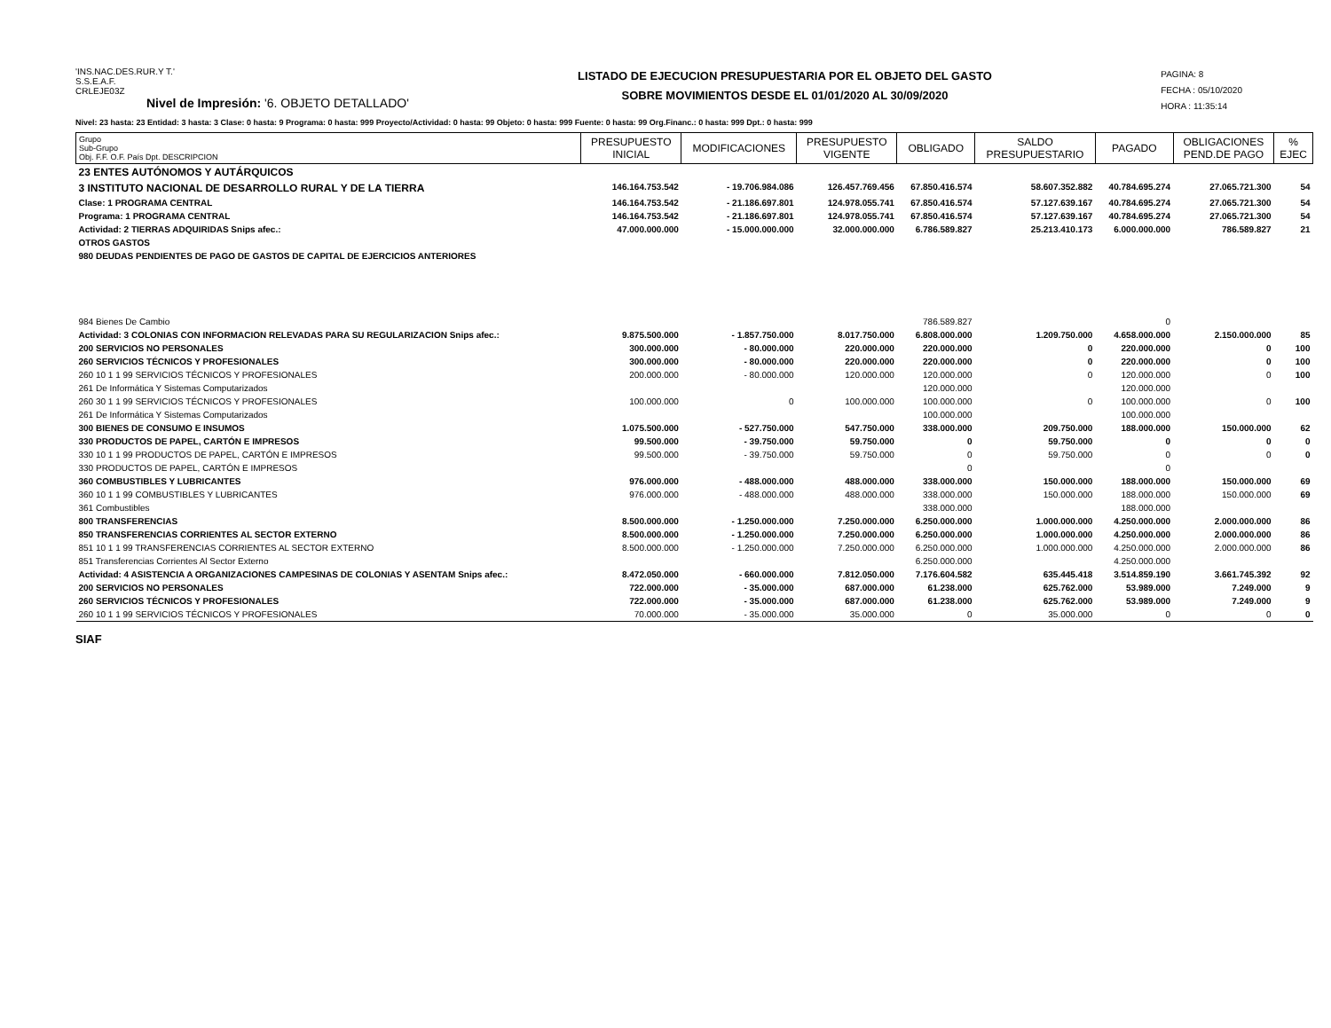'INS.NAC.DES.RUR.Y T.'
S.S.E.A.F.
CRLEJE03Z
Nivel de Impresión: '6. OBJETO DETALLADO'
LISTADO DE EJECUCION PRESUPUESTARIA POR EL OBJETO DEL GASTO
SOBRE MOVIMIENTOS DESDE EL 01/01/2020 AL 30/09/2020
PAGINA: 8
FECHA : 05/10/2020
HORA : 11:35:14
Nivel: 23 hasta: 23 Entidad: 3 hasta: 3 Clase: 0 hasta: 9 Programa: 0 hasta: 999 Proyecto/Actividad: 0 hasta: 99 Objeto: 0 hasta: 999 Fuente: 0 hasta: 99 Org.Financ.: 0 hasta: 999 Dpt.: 0 hasta: 999
| Grupo Sub-Grupo Obj. F.F. O.F. País Dpt. DESCRIPCION | PRESUPUESTO INICIAL | MODIFICACIONES | PRESUPUESTO VIGENTE | OBLIGADO | SALDO PRESUPUESTARIO | PAGADO | OBLIGACIONES PEND.DE PAGO | % EJEC |
| --- | --- | --- | --- | --- | --- | --- | --- | --- |
| 23 ENTES AUTÓNOMOS Y AUTÁRQUICOS | | | | | | | | |
| 3 INSTITUTO NACIONAL DE DESARROLLO RURAL Y DE LA TIERRA | 146.164.753.542 | - 19.706.984.086 | 126.457.769.456 | 67.850.416.574 | 58.607.352.882 | 40.784.695.274 | 27.065.721.300 | 54 |
| Clase: 1 PROGRAMA CENTRAL | 146.164.753.542 | - 21.186.697.801 | 124.978.055.741 | 67.850.416.574 | 57.127.639.167 | 40.784.695.274 | 27.065.721.300 | 54 |
| Programa: 1 PROGRAMA CENTRAL | 146.164.753.542 | - 21.186.697.801 | 124.978.055.741 | 67.850.416.574 | 57.127.639.167 | 40.784.695.274 | 27.065.721.300 | 54 |
| Actividad: 2 TIERRAS ADQUIRIDAS Snips afec.: | 47.000.000.000 | - 15.000.000.000 | 32.000.000.000 | 6.786.589.827 | 25.213.410.173 | 6.000.000.000 | 786.589.827 | 21 |
| OTROS GASTOS | | | | | | | | |
| 980 DEUDAS PENDIENTES DE PAGO DE GASTOS DE CAPITAL DE EJERCICIOS ANTERIORES | | | | | | | | |
| 984 Bienes De Cambio | | | | 786.589.827 | | 0 | | |
| Actividad: 3 COLONIAS CON INFORMACION RELEVADAS PARA SU REGULARIZACION Snips afec.: | 9.875.500.000 | - 1.857.750.000 | 8.017.750.000 | 6.808.000.000 | 1.209.750.000 | 4.658.000.000 | 2.150.000.000 | 85 |
| 200 SERVICIOS NO PERSONALES | 300.000.000 | - 80.000.000 | 220.000.000 | 220.000.000 | 0 | 220.000.000 | 0 | 100 |
| 260 SERVICIOS TÉCNICOS Y PROFESIONALES | 300.000.000 | - 80.000.000 | 220.000.000 | 220.000.000 | 0 | 220.000.000 | 0 | 100 |
| 260 10 1 1 99 SERVICIOS TÉCNICOS Y PROFESIONALES | 200.000.000 | - 80.000.000 | 120.000.000 | 120.000.000 | 0 | 120.000.000 | 0 | 100 |
| 261 De Informática Y Sistemas Computarizados | | | | 120.000.000 | | 120.000.000 | | |
| 260 30 1 1 99 SERVICIOS TÉCNICOS Y PROFESIONALES | 100.000.000 | 0 | 100.000.000 | 100.000.000 | 0 | 100.000.000 | 0 | 100 |
| 261 De Informática Y Sistemas Computarizados | | | | 100.000.000 | | 100.000.000 | | |
| 300 BIENES DE CONSUMO E INSUMOS | 1.075.500.000 | - 527.750.000 | 547.750.000 | 338.000.000 | 209.750.000 | 188.000.000 | 150.000.000 | 62 |
| 330 PRODUCTOS DE PAPEL, CARTÓN E IMPRESOS | 99.500.000 | - 39.750.000 | 59.750.000 | 0 | 59.750.000 | 0 | 0 | 0 |
| 330 10 1 1 99 PRODUCTOS DE PAPEL, CARTÓN E IMPRESOS | 99.500.000 | - 39.750.000 | 59.750.000 | 0 | 59.750.000 | 0 | 0 | 0 |
| 330 PRODUCTOS DE PAPEL, CARTÓN E IMPRESOS | | | | 0 | | 0 | | |
| 360 COMBUSTIBLES Y LUBRICANTES | 976.000.000 | - 488.000.000 | 488.000.000 | 338.000.000 | 150.000.000 | 188.000.000 | 150.000.000 | 69 |
| 360 10 1 1 99 COMBUSTIBLES Y LUBRICANTES | 976.000.000 | - 488.000.000 | 488.000.000 | 338.000.000 | 150.000.000 | 188.000.000 | 150.000.000 | 69 |
| 361 Combustibles | | | | 338.000.000 | | 188.000.000 | | |
| 800 TRANSFERENCIAS | 8.500.000.000 | - 1.250.000.000 | 7.250.000.000 | 6.250.000.000 | 1.000.000.000 | 4.250.000.000 | 2.000.000.000 | 86 |
| 850 TRANSFERENCIAS CORRIENTES AL SECTOR EXTERNO | 8.500.000.000 | - 1.250.000.000 | 7.250.000.000 | 6.250.000.000 | 1.000.000.000 | 4.250.000.000 | 2.000.000.000 | 86 |
| 851 10 1 1 99 TRANSFERENCIAS CORRIENTES AL SECTOR EXTERNO | 8.500.000.000 | - 1.250.000.000 | 7.250.000.000 | 6.250.000.000 | 1.000.000.000 | 4.250.000.000 | 2.000.000.000 | 86 |
| 851 Transferencias Corrientes Al Sector Externo | | | | 6.250.000.000 | | 4.250.000.000 | | |
| Actividad: 4 ASISTENCIA A ORGANIZACIONES CAMPESINAS DE COLONIAS Y ASENTAM Snips afec.: | 8.472.050.000 | - 660.000.000 | 7.812.050.000 | 7.176.604.582 | 635.445.418 | 3.514.859.190 | 3.661.745.392 | 92 |
| 200 SERVICIOS NO PERSONALES | 722.000.000 | - 35.000.000 | 687.000.000 | 61.238.000 | 625.762.000 | 53.989.000 | 7.249.000 | 9 |
| 260 SERVICIOS TÉCNICOS Y PROFESIONALES | 722.000.000 | - 35.000.000 | 687.000.000 | 61.238.000 | 625.762.000 | 53.989.000 | 7.249.000 | 9 |
| 260 10 1 1 99 SERVICIOS TÉCNICOS Y PROFESIONALES | 70.000.000 | - 35.000.000 | 35.000.000 | 0 | 35.000.000 | 0 | 0 | 0 |
SIAF